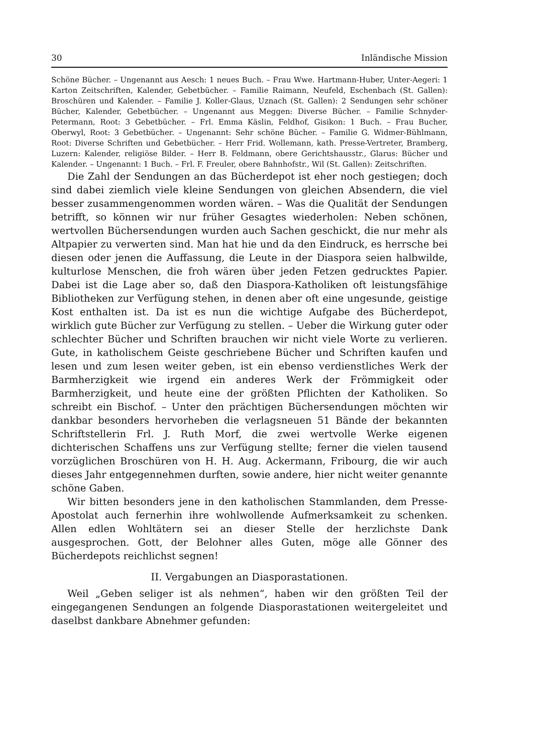30 Inländische Mission
Schöne Bücher. – Ungenannt aus Aesch: 1 neues Buch. – Frau Wwe. Hartmann-Huber, Unter-Aegeri: 1 Karton Zeitschriften, Kalender, Gebetbücher. – Familie Raimann, Neufeld, Eschenbach (St. Gallen): Broschüren und Kalender. – Familie J. Koller-Glaus, Uznach (St. Gallen): 2 Sendungen sehr schöner Bücher, Kalender, Gebetbücher. – Ungenannt aus Meggen: Diverse Bücher. – Familie Schnyder-Petermann, Root: 3 Gebetbücher. – Frl. Emma Käslin, Feldhof, Gisikon: 1 Buch. – Frau Bucher, Oberwyl, Root: 3 Gebetbücher. – Ungenannt: Sehr schöne Bücher. – Familie G. Widmer-Bühlmann, Root: Diverse Schriften und Gebetbücher. – Herr Frid. Wollemann, kath. Presse-Vertreter, Bramberg, Luzern: Kalender, religiöse Bilder. – Herr B. Feldmann, obere Gerichtshausstr., Glarus: Bücher und Kalender. – Ungenannt: 1 Buch. – Frl. F. Freuler, obere Bahnhofstr., Wil (St. Gallen): Zeitschriften.
Die Zahl der Sendungen an das Bücherdepot ist eher noch gestiegen; doch sind dabei ziemlich viele kleine Sendungen von gleichen Absendern, die viel besser zusammengenommen worden wären. – Was die Qualität der Sendungen betrifft, so können wir nur früher Gesagtes wiederholen: Neben schönen, wertvollen Büchersendungen wurden auch Sachen geschickt, die nur mehr als Altpapier zu verwerten sind. Man hat hie und da den Eindruck, es herrsche bei diesen oder jenen die Auffassung, die Leute in der Diaspora seien halbwilde, kulturlose Menschen, die froh wären über jeden Fetzen gedrucktes Papier. Dabei ist die Lage aber so, daß den Diaspora-Katholiken oft leistungsfähige Bibliotheken zur Verfügung stehen, in denen aber oft eine ungesunde, geistige Kost enthalten ist. Da ist es nun die wichtige Aufgabe des Bücherdepot, wirklich gute Bücher zur Verfügung zu stellen. – Ueber die Wirkung guter oder schlechter Bücher und Schriften brauchen wir nicht viele Worte zu verlieren. Gute, in katholischem Geiste geschriebene Bücher und Schriften kaufen und lesen und zum lesen weiter geben, ist ein ebenso verdienstliches Werk der Barmherzigkeit wie irgend ein anderes Werk der Frömmigkeit oder Barmherzigkeit, und heute eine der größten Pflichten der Katholiken. So schreibt ein Bischof. – Unter den prächtigen Büchersendungen möchten wir dankbar besonders hervorheben die verlagsneuen 51 Bände der bekannten Schriftstellerin Frl. J. Ruth Morf, die zwei wertvolle Werke eigenen dichterischen Schaffens uns zur Verfügung stellte; ferner die vielen tausend vorzüglichen Broschüren von H. H. Aug. Ackermann, Fribourg, die wir auch dieses Jahr entgegennehmen durften, sowie andere, hier nicht weiter genannte schöne Gaben.
Wir bitten besonders jene in den katholischen Stammlanden, dem Presse-Apostolat auch fernerhin ihre wohlwollende Aufmerksamkeit zu schenken. Allen edlen Wohltätern sei an dieser Stelle der herzlichste Dank ausgesprochen. Gott, der Belohner alles Guten, möge alle Gönner des Bücherdepots reichlichst segnen!
II. Vergabungen an Diasporastationen.
Weil „Geben seliger ist als nehmen“, haben wir den größten Teil der eingegangenen Sendungen an folgende Diasporastationen weitergeleitet und daselbst dankbare Abnehmer gefunden: